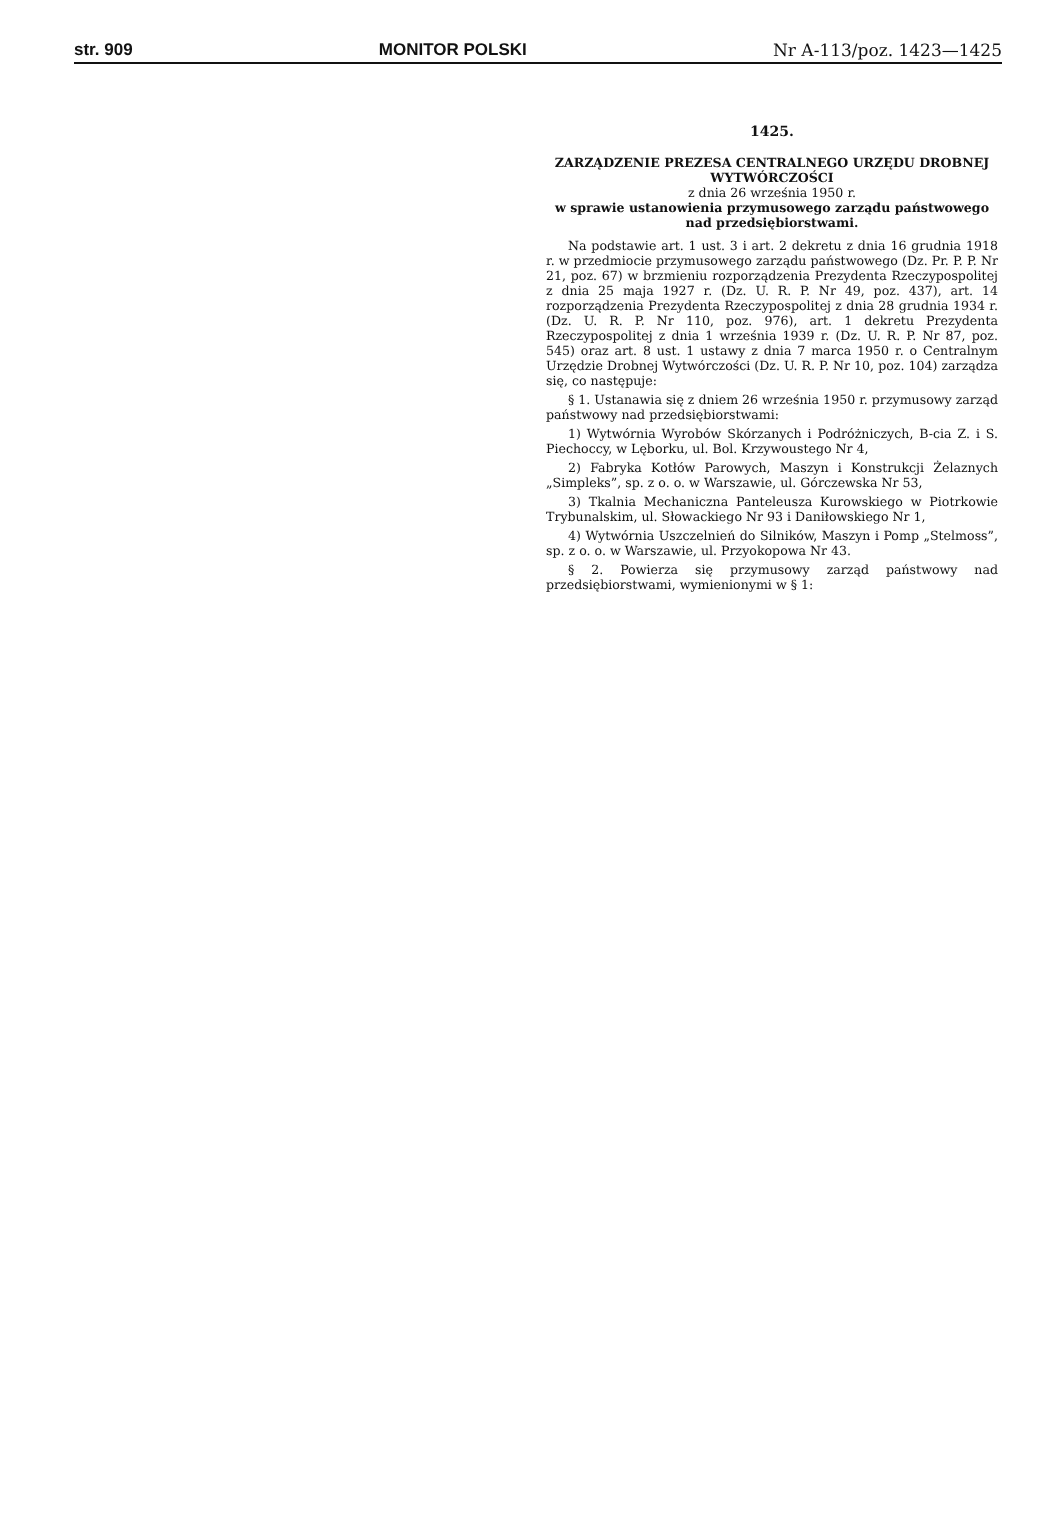str. 909 MONITOR POLSKI Nr A-113/poz. 1423—1425
1425.
ZARZĄDZENIE PREZESA CENTRALNEGO URZĘDU DROBNEJ WYTWÓRCZOŚCI
z dnia 26 września 1950 r.
w sprawie ustanowienia przymusowego zarządu państwowego nad przedsiębiorstwami.
Na podstawie art. 1 ust. 3 i art. 2 dekretu z dnia 16 grudnia 1918 r. w przedmiocie przymusowego zarządu państwowego (Dz. Pr. P. P. Nr 21, poz. 67) w brzmieniu rozporządzenia Prezydenta Rzeczypospolitej z dnia 25 maja 1927 r. (Dz. U. R. P. Nr 49, poz. 437), art. 14 rozporządzenia Prezydenta Rzeczypospolitej z dnia 28 grudnia 1934 r. (Dz. U. R. P. Nr 110, poz. 976), art. 1 dekretu Prezydenta Rzeczypospolitej z dnia 1 września 1939 r. (Dz. U. R. P. Nr 87, poz. 545) oraz art. 8 ust. 1 ustawy z dnia 7 marca 1950 r. o Centralnym Urzędzie Drobnej Wytwórczości (Dz. U. R. P. Nr 10, poz. 104) zarządza się, co następuje:
§ 1. Ustanawia się z dniem 26 września 1950 r. przymusowy zarząd państwowy nad przedsiębiorstwami:
1) Wytwórnia Wyrobów Skórzanych i Podróżniczych, B-cia Z. i S. Piechoccy, w Lęborku, ul. Bol. Krzywoustego Nr 4,
2) Fabryka Kotłów Parowych, Maszyn i Konstrukcji Żelaznych „Simpleks”, sp. z o. o. w Warszawie, ul. Górczewska Nr 53,
3) Tkalnia Mechaniczna Panteleusza Kurowskiego w Piotrkowie Trybunalskim, ul. Słowackiego Nr 93 i Daniłowskiego Nr 1,
4) Wytwórnia Uszczelnień do Silników, Maszyn i Pomp „Stelmoss”, sp. z o. o. w Warszawie, ul. Przyokopowa Nr 43.
§ 2. Powierza się przymusowy zarząd państwowy nad przedsiębiorstwami, wymienionymi w § 1: